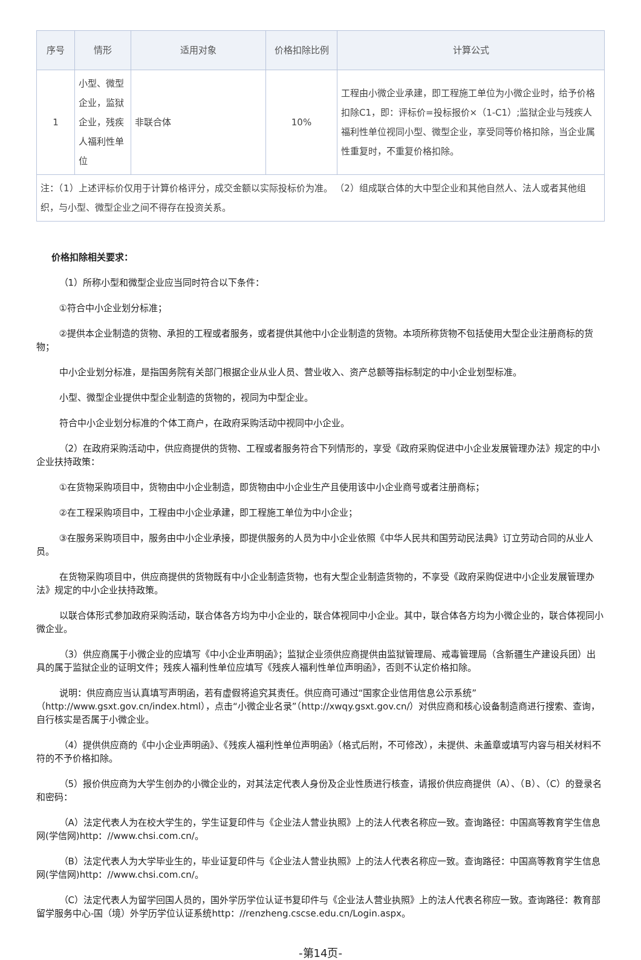| 序号 | 情形 | 适用对象 | 价格扣除比例 | 计算公式 |
| --- | --- | --- | --- | --- |
| 1 | 小型、微型企业，监狱企业，残疾人福利性单位 | 非联合体 | 10% | 工程由小微企业承建，即工程施工单位为小微企业时，给予价格扣除C1，即：评标价=投标报价×（1-C1）;监狱企业与残疾人福利性单位视同小型、微型企业，享受同等价格扣除，当企业属性重复时，不重复价格扣除。 |
| 注：（1）上述评标价仅用于计算价格评分，成交金额以实际投标价为准。 （2）组成联合体的大中型企业和其他自然人、法人或者其他组织，与小型、微型企业之间不得存在投资关系。 | | | | |
价格扣除相关要求：
（1）所称小型和微型企业应当同时符合以下条件：
①符合中小企业划分标准；
②提供本企业制造的货物、承担的工程或者服务，或者提供其他中小企业制造的货物。本项所称货物不包括使用大型企业注册商标的货物；
中小企业划分标准，是指国务院有关部门根据企业从业人员、营业收入、资产总额等指标制定的中小企业划型标准。
小型、微型企业提供中型企业制造的货物的，视同为中型企业。
符合中小企业划分标准的个体工商户，在政府采购活动中视同中小企业。
（2）在政府采购活动中，供应商提供的货物、工程或者服务符合下列情形的，享受《政府采购促进中小企业发展管理办法》规定的中小企业扶持政策：
①在货物采购项目中，货物由中小企业制造，即货物由中小企业生产且使用该中小企业商号或者注册商标；
②在工程采购项目中，工程由中小企业承建，即工程施工单位为中小企业；
③在服务采购项目中，服务由中小企业承接，即提供服务的人员为中小企业依照《中华人民共和国劳动民法典》订立劳动合同的从业人员。
在货物采购项目中，供应商提供的货物既有中小企业制造货物，也有大型企业制造货物的，不享受《政府采购促进中小企业发展管理办法》规定的中小企业扶持政策。
以联合体形式参加政府采购活动，联合体各方均为中小企业的，联合体视同中小企业。其中，联合体各方均为小微企业的，联合体视同小微企业。
（3）供应商属于小微企业的应填写《中小企业声明函》；监狱企业须供应商提供由监狱管理局、戒毒管理局（含新疆生产建设兵团）出具的属于监狱企业的证明文件；残疾人福利性单位应填写《残疾人福利性单位声明函》，否则不认定价格扣除。
说明：供应商应当认真填写声明函，若有虚假将追究其责任。供应商可通过“国家企业信用信息公示系统”（http://www.gsxt.gov.cn/index.html），点击“小微企业名录”（http://xwqy.gsxt.gov.cn/）对供应商和核心设备制造商进行搜索、查询，自行核实是否属于小微企业。
（4）提供供应商的《中小企业声明函》、《残疾人福利性单位声明函》（格式后附，不可修改），未提供、未盖章或填写内容与相关材料不符的不予价格扣除。
（5）报价供应商为大学生创办的小微企业的，对其法定代表人身份及企业性质进行核查，请报价供应商提供（A）、（B）、（C）的登录名和密码：
（A）法定代表人为在校大学生的，学生证复印件与《企业法人营业执照》上的法人代表名称应一致。查询路径：中国高等教育学生信息网(学信网)http：//www.chsi.com.cn/。
（B）法定代表人为大学毕业生的，毕业证复印件与《企业法人营业执照》上的法人代表名称应一致。查询路径：中国高等教育学生信息网(学信网)http：//www.chsi.com.cn/。
（C）法定代表人为留学回国人员的，国外学历学位认证书复印件与《企业法人营业执照》上的法人代表名称应一致。查询路径：教育部留学服务中心-国（境）外学历学位认证系统http：//renzheng.cscse.edu.cn/Login.aspx。
-第14页-